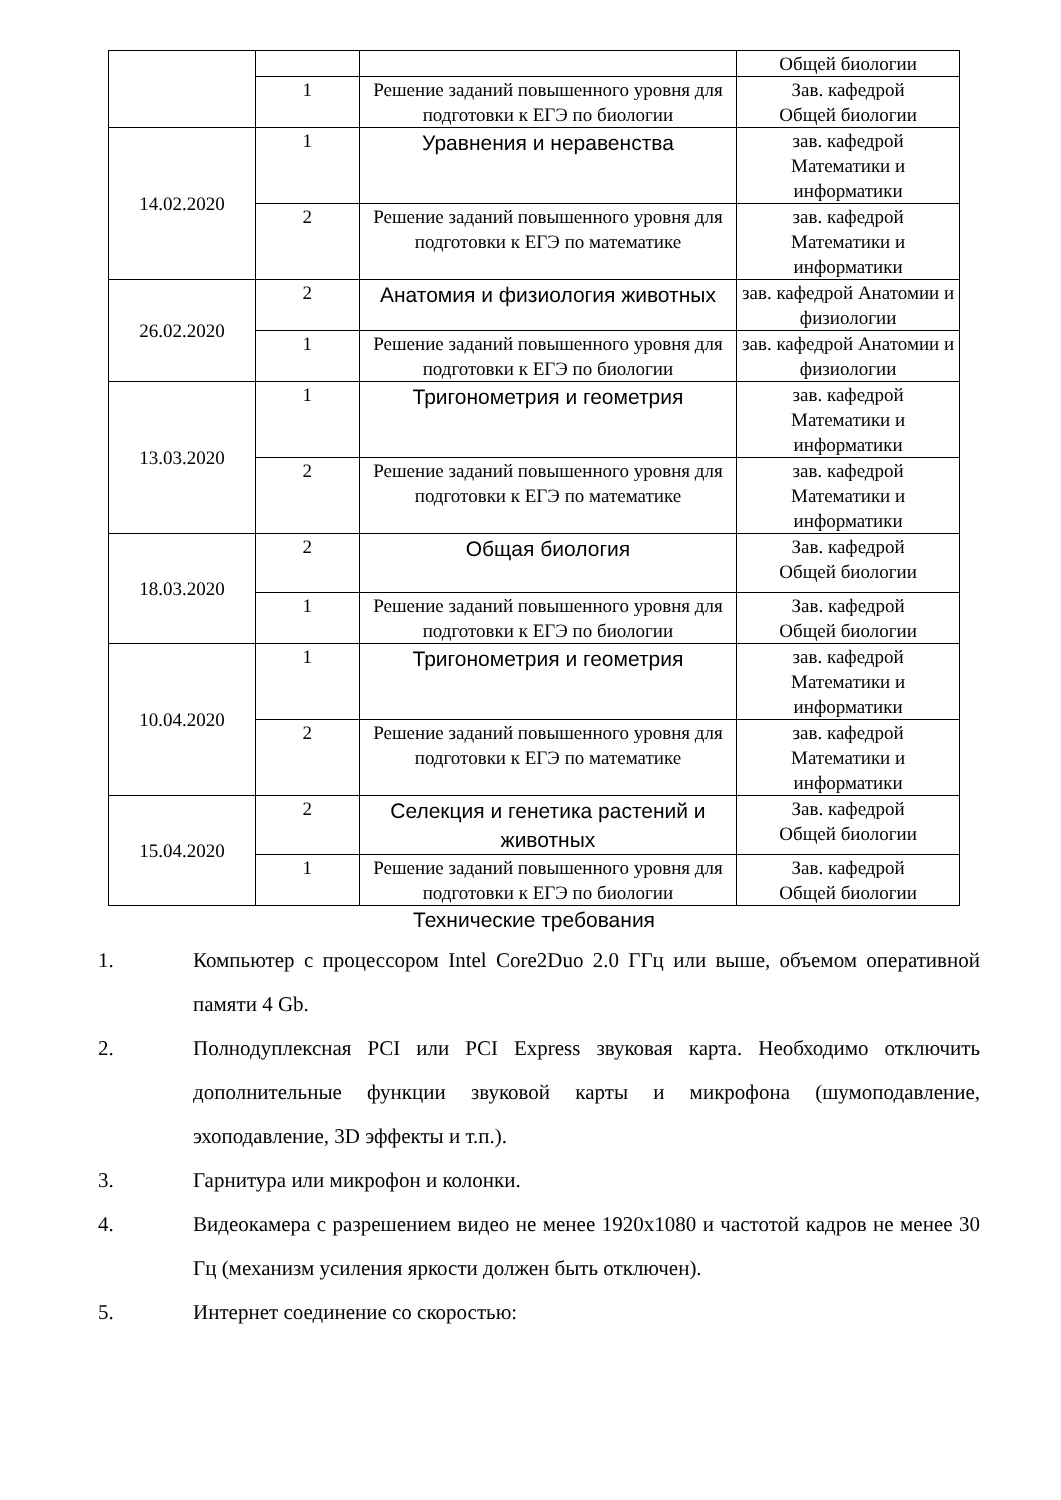| | | | Общей биологии |
| | 1 | Решение заданий повышенного уровня для подготовки к ЕГЭ по биологии | Зав. кафедрой Общей биологии |
| 14.02.2020 | 1 | Уравнения и неравенства | зав. кафедрой Математики и информатики |
| | 2 | Решение заданий повышенного уровня для подготовки к ЕГЭ по математике | зав. кафедрой Математики и информатики |
| 26.02.2020 | 2 | Анатомия и физиология животных | зав. кафедрой Анатомии и физиологии |
| | 1 | Решение заданий повышенного уровня для подготовки к ЕГЭ по биологии | зав. кафедрой Анатомии и физиологии |
| 13.03.2020 | 1 | Тригонометрия и геометрия | зав. кафедрой Математики и информатики |
| | 2 | Решение заданий повышенного уровня для подготовки к ЕГЭ по математике | зав. кафедрой Математики и информатики |
| 18.03.2020 | 2 | Общая биология | Зав. кафедрой Общей биологии |
| | 1 | Решение заданий повышенного уровня для подготовки к ЕГЭ по биологии | Зав. кафедрой Общей биологии |
| 10.04.2020 | 1 | Тригонометрия и геометрия | зав. кафедрой Математики и информатики |
| | 2 | Решение заданий повышенного уровня для подготовки к ЕГЭ по математике | зав. кафедрой Математики и информатики |
| 15.04.2020 | 2 | Селекция и генетика растений и животных | Зав. кафедрой Общей биологии |
| | 1 | Решение заданий повышенного уровня для подготовки к ЕГЭ по биологии | Зав. кафедрой Общей биологии |
Технические требования
1. Компьютер с процессором Intel Core2Duo 2.0 ГГц или выше, объемом оперативной памяти 4 Gb.
2. Полнодуплексная PCI или PCI Express звуковая карта. Необходимо отключить дополнительные функции звуковой карты и микрофона (шумоподавление, эхоподавление, 3D эффекты и т.п.).
3. Гарнитура или микрофон и колонки.
4. Видеокамера с разрешением видео не менее 1920x1080 и частотой кадров не менее 30 Гц (механизм усиления яркости должен быть отключен).
5. Интернет соединение со скоростью: